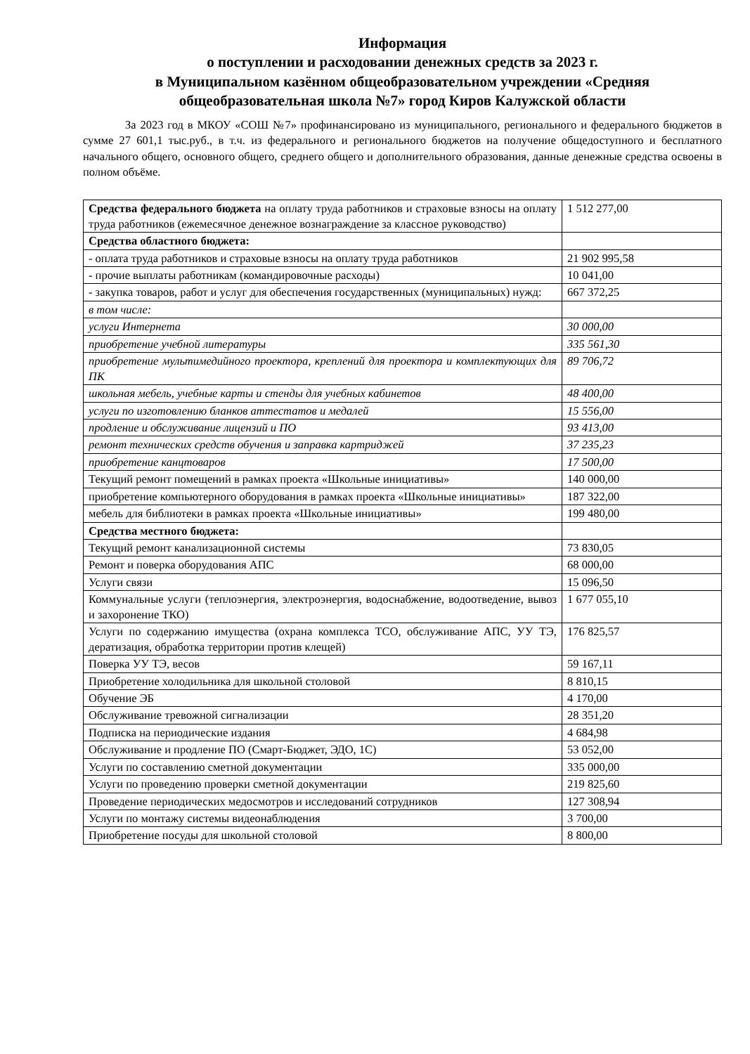Информация
о поступлении и расходовании денежных средств за 2023 г.
в Муниципальном казённом общеобразовательном учреждении «Средняя общеобразовательная школа №7» город Киров Калужской области
За 2023 год в МКОУ «СОШ №7» профинансировано из муниципального, регионального и федерального бюджетов в сумме 27 601,1 тыс.руб., в т.ч. из федерального и регионального бюджетов на получение общедоступного и бесплатного начального общего, основного общего, среднего общего и дополнительного образования, данные денежные средства освоены в полном объёме.
| Средства федерального бюджета на оплату труда работников и страховые взносы на оплату труда работников (ежемесячное денежное вознаграждение за классное руководство) | 1 512 277,00 |
| Средства областного бюджета: | |
| - оплата труда работников и страховые взносы на оплату труда работников | 21 902 995,58 |
| - прочие выплаты работникам (командировочные расходы) | 10 041,00 |
| - закупка товаров, работ и услуг для обеспечения государственных (муниципальных) нужд: | 667 372,25 |
| в том числе: | |
| услуги Интернета | 30 000,00 |
| приобретение учебной литературы | 335 561,30 |
| приобретение мультимедийного проектора, креплений для проектора и комплектующих для ПК | 89 706,72 |
| школьная мебель, учебные карты и стенды для учебных кабинетов | 48 400,00 |
| услуги по изготовлению бланков аттестатов и медалей | 15 556,00 |
| продление и обслуживание лицензий и ПО | 93 413,00 |
| ремонт технических средств обучения и заправка картриджей | 37 235,23 |
| приобретение канцтоваров | 17 500,00 |
| Текущий ремонт помещений в рамках проекта «Школьные инициативы» | 140 000,00 |
| приобретение компьютерного оборудования в рамках проекта «Школьные инициативы» | 187 322,00 |
| мебель для библиотеки в рамках проекта «Школьные инициативы» | 199 480,00 |
| Средства местного бюджета: | |
| Текущий ремонт канализационной системы | 73 830,05 |
| Ремонт и поверка оборудования АПС | 68 000,00 |
| Услуги связи | 15 096,50 |
| Коммунальные услуги (теплоэнергия, электроэнергия, водоснабжение, водоотведение, вывоз и захоронение ТКО) | 1 677 055,10 |
| Услуги по содержанию имущества (охрана комплекса ТСО, обслуживание АПС, УУ ТЭ, дератизация, обработка территории против клещей) | 176 825,57 |
| Поверка УУ ТЭ, весов | 59 167,11 |
| Приобретение холодильника для школьной столовой | 8 810,15 |
| Обучение ЭБ | 4 170,00 |
| Обслуживание тревожной сигнализации | 28 351,20 |
| Подписка на периодические издания | 4 684,98 |
| Обслуживание и продление ПО (Смарт-Бюджет, ЭДО, 1С) | 53 052,00 |
| Услуги по составлению сметной документации | 335 000,00 |
| Услуги по проведению проверки сметной документации | 219 825,60 |
| Проведение периодических медосмотров и исследований сотрудников | 127 308,94 |
| Услуги по монтажу системы видеонаблюдения | 3 700,00 |
| Приобретение посуды для школьной столовой | 8 800,00 |